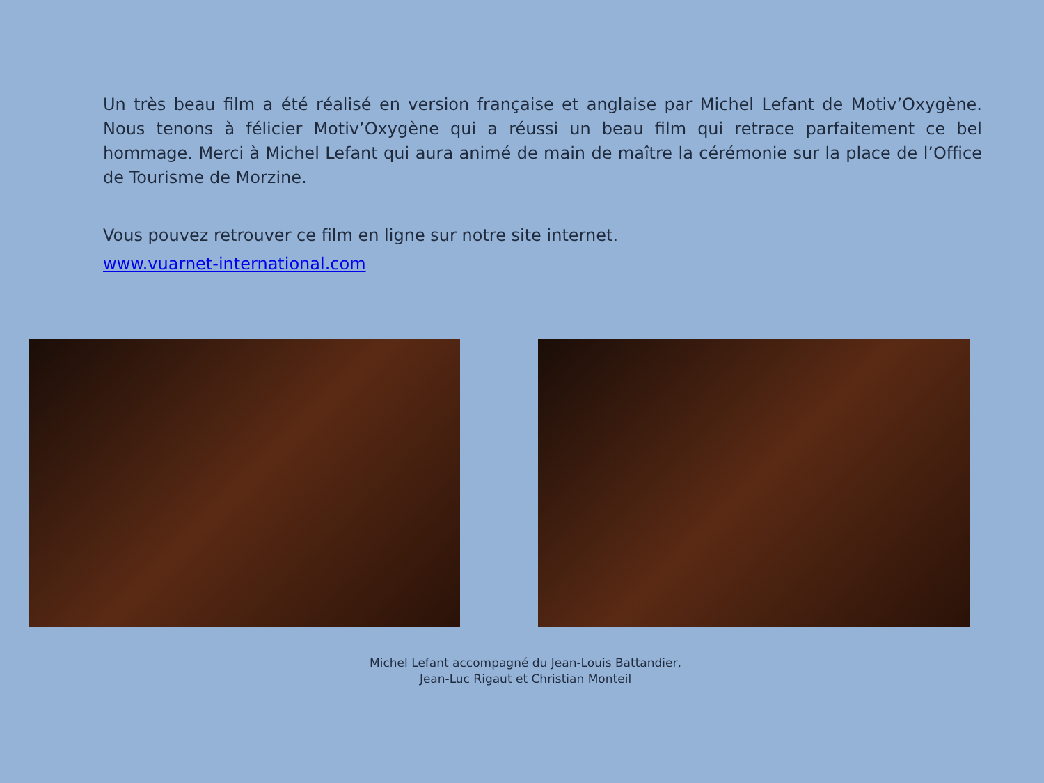Un très beau film a été réalisé en version française et anglaise par Michel Lefant de Motiv’Oxygène. Nous tenons à félicier Motiv’Oxygène qui a réussi un beau film qui retrace parfaitement ce bel hommage. Merci à Michel Lefant qui aura animé de main de maître la cérémonie sur la place de l’Office de Tourisme de Morzine.
Vous pouvez retrouver ce film en ligne sur notre site internet.
www.vuarnet-international.com
Michel Lefant accompagné du Jean-Louis Battandier,
Jean-Luc Rigaut et Christian Monteil